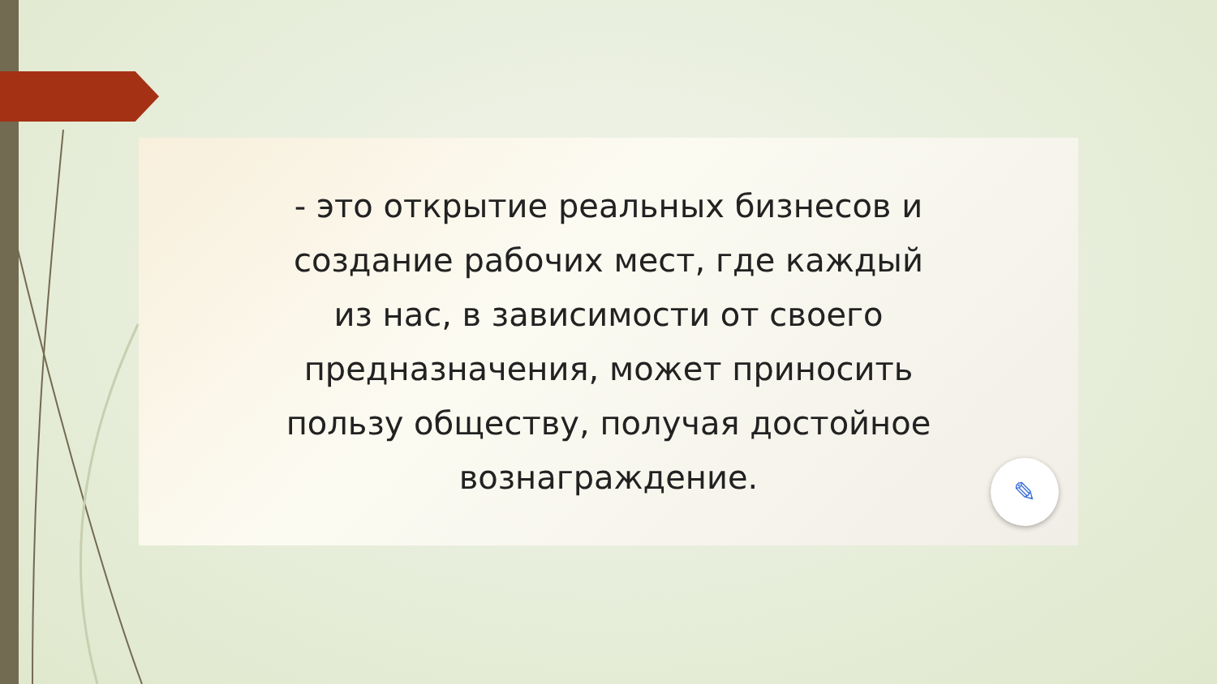- это открытие реальных бизнесов и
создание рабочих мест, где каждый
из нас, в зависимости от своего
предназначения, может приносить
пользу обществу, получая достойное
вознаграждение.
✎